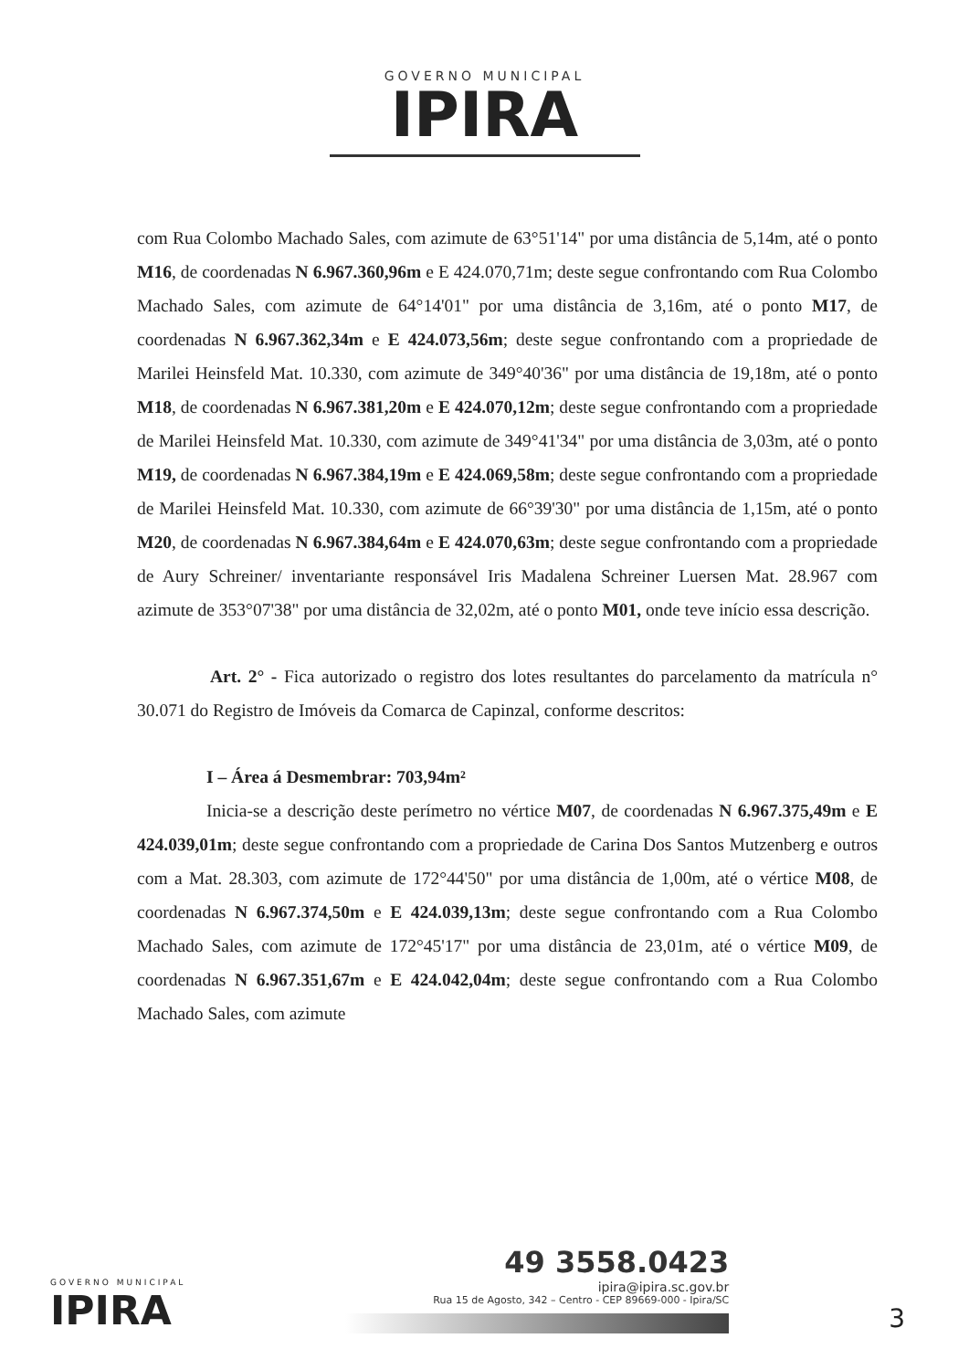GOVERNO MUNICIPAL
IPIRA
com Rua Colombo Machado Sales, com azimute de 63°51'14" por uma distância de 5,14m, até o ponto M16, de coordenadas N 6.967.360,96m e E 424.070,71m; deste segue confrontando com Rua Colombo Machado Sales, com azimute de 64°14'01" por uma distância de 3,16m, até o ponto M17, de coordenadas N 6.967.362,34m e E 424.073,56m; deste segue confrontando com a propriedade de Marilei Heinsfeld Mat. 10.330, com azimute de 349°40'36" por uma distância de 19,18m, até o ponto M18, de coordenadas N 6.967.381,20m e E 424.070,12m; deste segue confrontando com a propriedade de Marilei Heinsfeld Mat. 10.330, com azimute de 349°41'34" por uma distância de 3,03m, até o ponto M19, de coordenadas N 6.967.384,19m e E 424.069,58m; deste segue confrontando com a propriedade de Marilei Heinsfeld Mat. 10.330, com azimute de 66°39'30" por uma distância de 1,15m, até o ponto M20, de coordenadas N 6.967.384,64m e E 424.070,63m; deste segue confrontando com a propriedade de Aury Schreiner/ inventariante responsável Iris Madalena Schreiner Luersen Mat. 28.967 com azimute de 353°07'38" por uma distância de 32,02m, até o ponto M01, onde teve início essa descrição.
Art. 2° - Fica autorizado o registro dos lotes resultantes do parcelamento da matrícula n° 30.071 do Registro de Imóveis da Comarca de Capinzal, conforme descritos:
I – Área á Desmembrar: 703,94m²
Inicia-se a descrição deste perímetro no vértice M07, de coordenadas N 6.967.375,49m e E 424.039,01m; deste segue confrontando com a propriedade de Carina Dos Santos Mutzenberg e outros com a Mat. 28.303, com azimute de 172°44'50" por uma distância de 1,00m, até o vértice M08, de coordenadas N 6.967.374,50m e E 424.039,13m; deste segue confrontando com a Rua Colombo Machado Sales, com azimute de 172°45'17" por uma distância de 23,01m, até o vértice M09, de coordenadas N 6.967.351,67m e E 424.042,04m; deste segue confrontando com a Rua Colombo Machado Sales, com azimute
GOVERNO MUNICIPAL
IPIRA
49 3558.0423
ipira@ipira.sc.gov.br
Rua 15 de Agosto, 342 – Centro - CEP 89669-000 - Ipira/SC
3